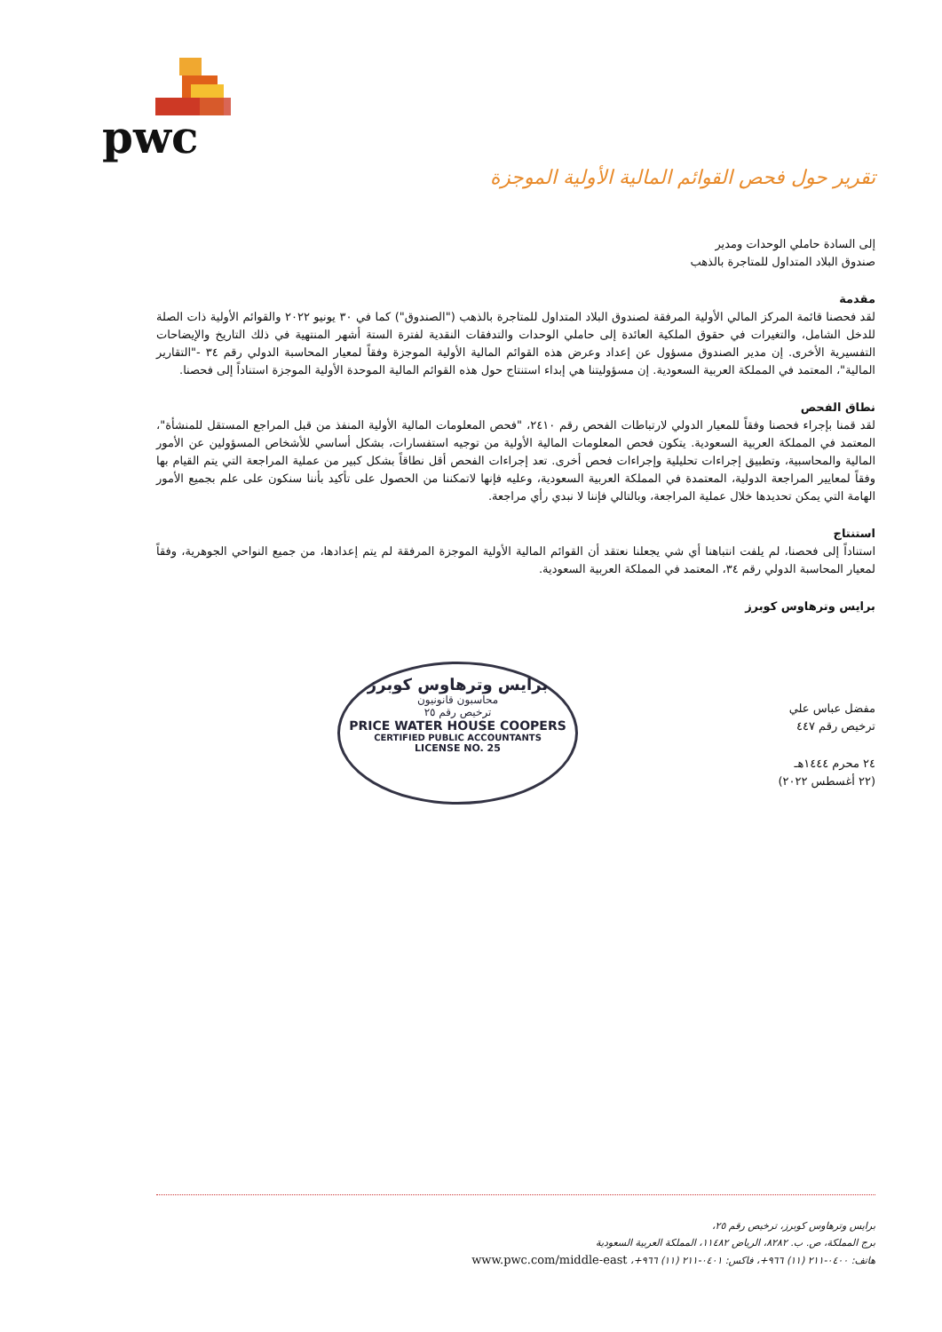pwc
تقرير حول فحص القوائم المالية الأولية الموجزة
إلى السادة حاملي الوحدات ومدير
صندوق البلاد المتداول للمتاجرة بالذهب
مقدمة
لقد فحصنا قائمة المركز المالي الأولية المرفقة لصندوق البلاد المتداول للمتاجرة بالذهب ("الصندوق") كما في ٣٠ يونيو ٢٠٢٢ والقوائم الأولية ذات الصلة للدخل الشامل، والتغيرات في حقوق الملكية العائدة إلى حاملي الوحدات والتدفقات النقدية لفترة الستة أشهر المنتهية في ذلك التاريخ والإيضاحات التفسيرية الأخرى. إن مدير الصندوق مسؤول عن إعداد وعرض هذه القوائم المالية الأولية الموجزة وفقاً لمعيار المحاسبة الدولي رقم ٣٤ -"التقارير المالية"، المعتمد في المملكة العربية السعودية. إن مسؤوليتنا هي إبداء استنتاج حول هذه القوائم المالية الموحدة الأولية الموجزة استناداً إلى فحصنا.
نطاق الفحص
لقد قمنا بإجراء فحصنا وفقاً للمعيار الدولي لارتباطات الفحص رقم ٢٤١٠، "فحص المعلومات المالية الأولية المنفذ من قبل المراجع المستقل للمنشأة"، المعتمد في المملكة العربية السعودية. يتكون فحص المعلومات المالية الأولية من توجيه استفسارات، بشكل أساسي للأشخاص المسؤولين عن الأمور المالية والمحاسبية، وتطبيق إجراءات تحليلية وإجراءات فحص أخرى. تعد إجراءات الفحص أقل نطاقاً بشكل كبير من عملية المراجعة التي يتم القيام بها وفقاً لمعايير المراجعة الدولية، المعتمدة في المملكة العربية السعودية، وعليه فإنها لاتمكننا من الحصول على تأكيد بأننا سنكون على علم بجميع الأمور الهامة التي يمكن تحديدها خلال عملية المراجعة، وبالتالي فإننا لا نبدي رأي مراجعة.
استنتاج
استناداً إلى فحصنا، لم يلفت انتباهنا أي شي يجعلنا نعتقد أن القوائم المالية الأولية الموجزة المرفقة لم يتم إعدادها، من جميع النواحي الجوهرية، وفقاً لمعيار المحاسبة الدولي رقم ٣٤، المعتمد في المملكة العربية السعودية.
برايس وترهاوس كوبرز
مفضل عباس علي
ترخيص رقم ٤٤٧
٢٤ محرم ١٤٤٤هـ
(٢٢ أغسطس ٢٠٢٢)
برايس وترهاوس كوبرز
محاسبون قانونيون
ترخيص رقم ٢٥
PRICE WATER HOUSE COOPERS
CERTIFIED PUBLIC ACCOUNTANTS
LICENSE NO. 25
برايس وترهاوس كوبرز، ترخيص رقم ٢٥،
برج المملكة، ص. ب. ٨٢٨٢، الرياض ١١٤٨٢، المملكة العربية السعودية
هاتف: ٠٤٠٠-٢١١ (١١) ٩٦٦+، فاكس: ٠٤٠١-٢١١ (١١) ٩٦٦+، www.pwc.com/middle-east